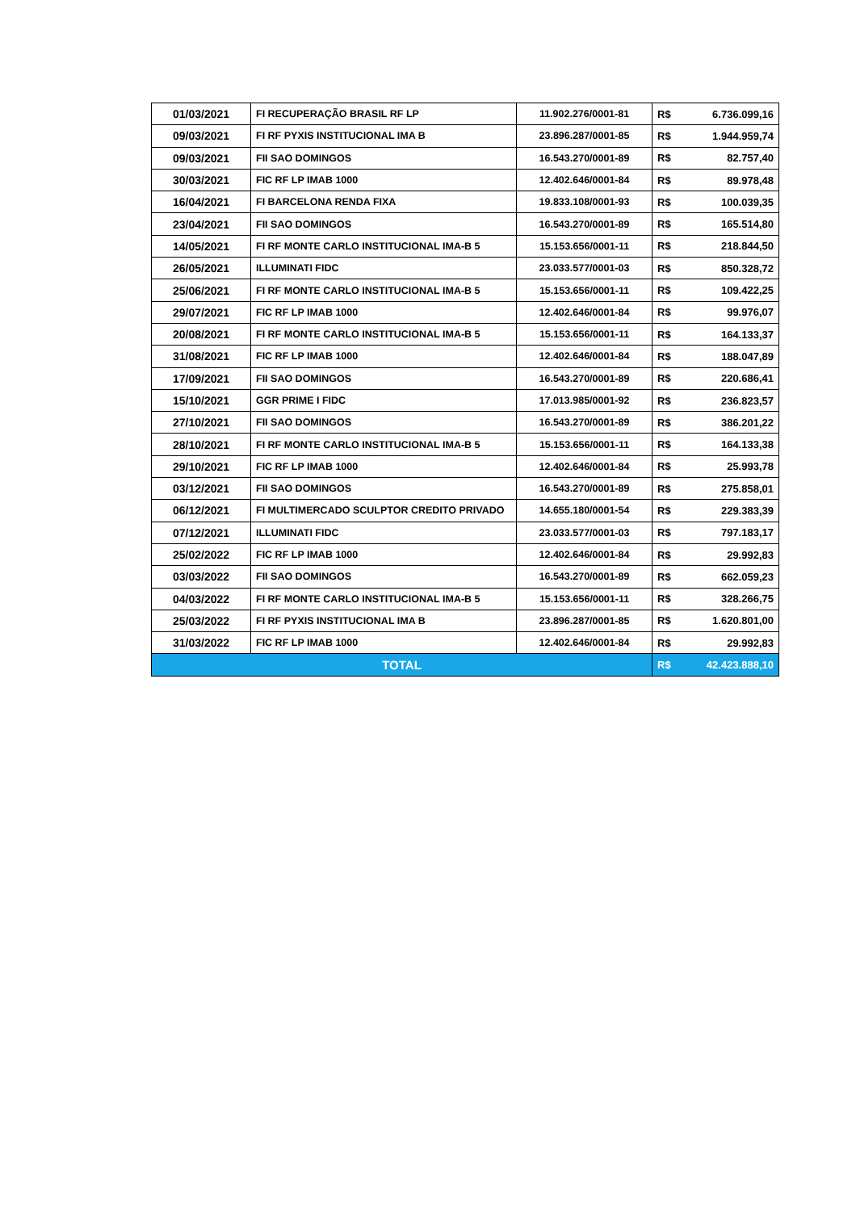| 01/03/2021 | FI RECUPERAÇÃO BRASIL RF LP | 11.902.276/0001-81 | R$ | 6.736.099,16 |
| 09/03/2021 | FI RF PYXIS INSTITUCIONAL IMA B | 23.896.287/0001-85 | R$ | 1.944.959,74 |
| 09/03/2021 | FII SAO DOMINGOS | 16.543.270/0001-89 | R$ | 82.757,40 |
| 30/03/2021 | FIC RF LP IMAB 1000 | 12.402.646/0001-84 | R$ | 89.978,48 |
| 16/04/2021 | FI BARCELONA RENDA FIXA | 19.833.108/0001-93 | R$ | 100.039,35 |
| 23/04/2021 | FII SAO DOMINGOS | 16.543.270/0001-89 | R$ | 165.514,80 |
| 14/05/2021 | FI RF MONTE CARLO INSTITUCIONAL IMA-B 5 | 15.153.656/0001-11 | R$ | 218.844,50 |
| 26/05/2021 | ILLUMINATI FIDC | 23.033.577/0001-03 | R$ | 850.328,72 |
| 25/06/2021 | FI RF MONTE CARLO INSTITUCIONAL IMA-B 5 | 15.153.656/0001-11 | R$ | 109.422,25 |
| 29/07/2021 | FIC RF LP IMAB 1000 | 12.402.646/0001-84 | R$ | 99.976,07 |
| 20/08/2021 | FI RF MONTE CARLO INSTITUCIONAL IMA-B 5 | 15.153.656/0001-11 | R$ | 164.133,37 |
| 31/08/2021 | FIC RF LP IMAB 1000 | 12.402.646/0001-84 | R$ | 188.047,89 |
| 17/09/2021 | FII SAO DOMINGOS | 16.543.270/0001-89 | R$ | 220.686,41 |
| 15/10/2021 | GGR PRIME I FIDC | 17.013.985/0001-92 | R$ | 236.823,57 |
| 27/10/2021 | FII SAO DOMINGOS | 16.543.270/0001-89 | R$ | 386.201,22 |
| 28/10/2021 | FI RF MONTE CARLO INSTITUCIONAL IMA-B 5 | 15.153.656/0001-11 | R$ | 164.133,38 |
| 29/10/2021 | FIC RF LP IMAB 1000 | 12.402.646/0001-84 | R$ | 25.993,78 |
| 03/12/2021 | FII SAO DOMINGOS | 16.543.270/0001-89 | R$ | 275.858,01 |
| 06/12/2021 | FI MULTIMERCADO SCULPTOR CREDITO PRIVADO | 14.655.180/0001-54 | R$ | 229.383,39 |
| 07/12/2021 | ILLUMINATI FIDC | 23.033.577/0001-03 | R$ | 797.183,17 |
| 25/02/2022 | FIC RF LP IMAB 1000 | 12.402.646/0001-84 | R$ | 29.992,83 |
| 03/03/2022 | FII SAO DOMINGOS | 16.543.270/0001-89 | R$ | 662.059,23 |
| 04/03/2022 | FI RF MONTE CARLO INSTITUCIONAL IMA-B 5 | 15.153.656/0001-11 | R$ | 328.266,75 |
| 25/03/2022 | FI RF PYXIS INSTITUCIONAL IMA B | 23.896.287/0001-85 | R$ | 1.620.801,00 |
| 31/03/2022 | FIC RF LP IMAB 1000 | 12.402.646/0001-84 | R$ | 29.992,83 |
| TOTAL | | | R$ | 42.423.888,10 |